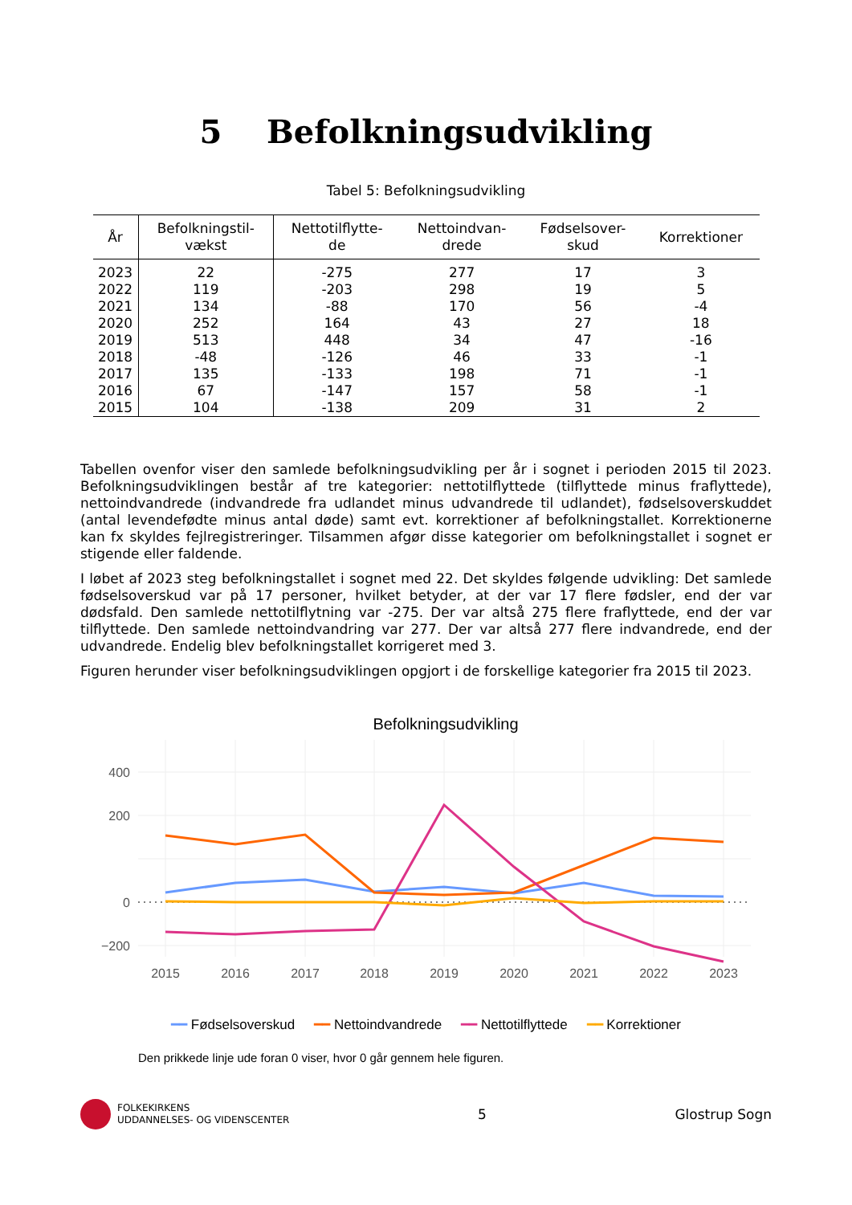5 Befolkningsudvikling
Tabel 5: Befolkningsudvikling
| År | Befolkningstil- vækst | Nettotilflytte- de | Nettoindvan- drede | Fødselsover- skud | Korrektioner |
| --- | --- | --- | --- | --- | --- |
| 2023 | 22 | -275 | 277 | 17 | 3 |
| 2022 | 119 | -203 | 298 | 19 | 5 |
| 2021 | 134 | -88 | 170 | 56 | -4 |
| 2020 | 252 | 164 | 43 | 27 | 18 |
| 2019 | 513 | 448 | 34 | 47 | -16 |
| 2018 | -48 | -126 | 46 | 33 | -1 |
| 2017 | 135 | -133 | 198 | 71 | -1 |
| 2016 | 67 | -147 | 157 | 58 | -1 |
| 2015 | 104 | -138 | 209 | 31 | 2 |
Tabellen ovenfor viser den samlede befolkningsudvikling per år i sognet i perioden 2015 til 2023. Befolkningsudviklingen består af tre kategorier: nettotilflyttede (tilflyttede minus fraflyttede), nettoindvandrede (indvandrede fra udlandet minus udvandrede til udlandet), fødselsoverskuddet (antal levendefødte minus antal døde) samt evt. korrektioner af befolkningstallet. Korrektionerne kan fx skyldes fejlregistreringer. Tilsammen afgør disse kategorier om befolkningstallet i sognet er stigende eller faldende.
I løbet af 2023 steg befolkningstallet i sognet med 22. Det skyldes følgende udvikling: Det samlede fødselsoverskud var på 17 personer, hvilket betyder, at der var 17 flere fødsler, end der var dødsfald. Den samlede nettotilflytning var -275. Der var altså 275 flere fraflyttede, end der var tilflyttede. Den samlede nettoindvandring var 277. Der var altså 277 flere indvandrede, end der udvandrede. Endelig blev befolkningstallet korrigeret med 3.
Figuren herunder viser befolkningsudviklingen opgjort i de forskellige kategorier fra 2015 til 2023.
Befolkningsudvikling
400
200
0
−200
2015
2016
2017
2018
2019
2020
2021
2022
2023
━━ Fødselsoverskud ━━ Nettoindvandrede ━━ Nettotilflyttede ━━ Korrektioner
Den prikkede linje ude foran 0 viser, hvor 0 går gennem hele figuren.
FOLKEKIRKENS
UDDANNELSES- OG VIDENSCENTER
5 Glostrup Sogn